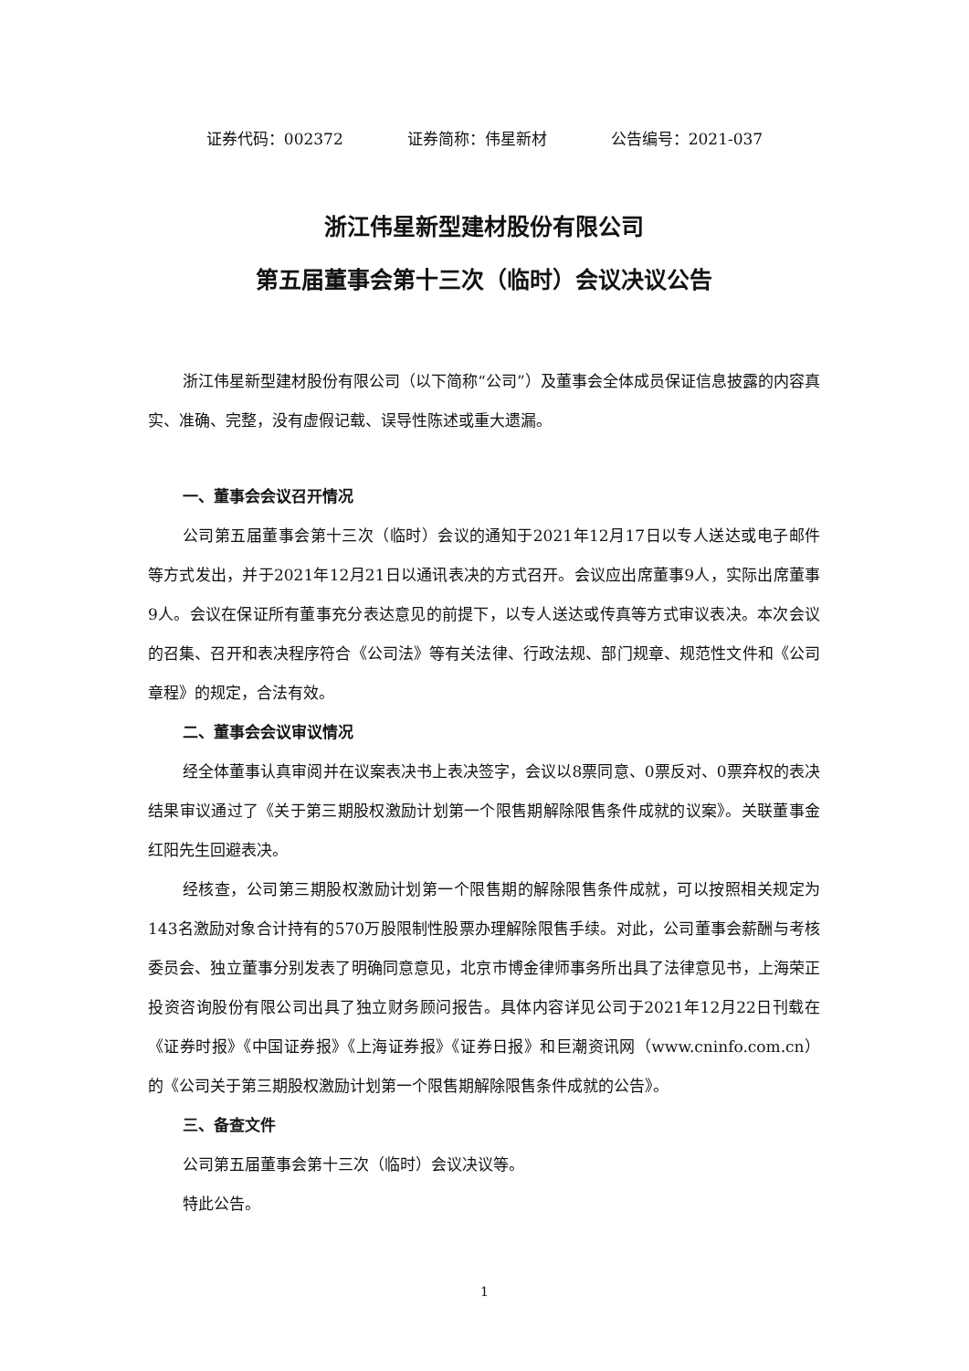证券代码：002372 证券简称：伟星新材 公告编号：2021-037
浙江伟星新型建材股份有限公司
第五届董事会第十三次（临时）会议决议公告
浙江伟星新型建材股份有限公司（以下简称“公司”）及董事会全体成员保证信息披露的内容真实、准确、完整，没有虚假记载、误导性陈述或重大遗漏。
一、董事会会议召开情况
公司第五届董事会第十三次（临时）会议的通知于2021年12月17日以专人送达或电子邮件等方式发出，并于2021年12月21日以通讯表决的方式召开。会议应出席董事9人，实际出席董事9人。会议在保证所有董事充分表达意见的前提下，以专人送达或传真等方式审议表决。本次会议的召集、召开和表决程序符合《公司法》等有关法律、行政法规、部门规章、规范性文件和《公司章程》的规定，合法有效。
二、董事会会议审议情况
经全体董事认真审阅并在议案表决书上表决签字，会议以8票同意、0票反对、0票弃权的表决结果审议通过了《关于第三期股权激励计划第一个限售期解除限售条件成就的议案》。关联董事金红阳先生回避表决。
经核查，公司第三期股权激励计划第一个限售期的解除限售条件成就，可以按照相关规定为143名激励对象合计持有的570万股限制性股票办理解除限售手续。对此，公司董事会薪酬与考核委员会、独立董事分别发表了明确同意意见，北京市博金律师事务所出具了法律意见书，上海荣正投资咨询股份有限公司出具了独立财务顾问报告。具体内容详见公司于2021年12月22日刊载在《证券时报》《中国证券报》《上海证券报》《证券日报》和巨潮资讯网（www.cninfo.com.cn）的《公司关于第三期股权激励计划第一个限售期解除限售条件成就的公告》。
三、备查文件
公司第五届董事会第十三次（临时）会议决议等。
特此公告。
1